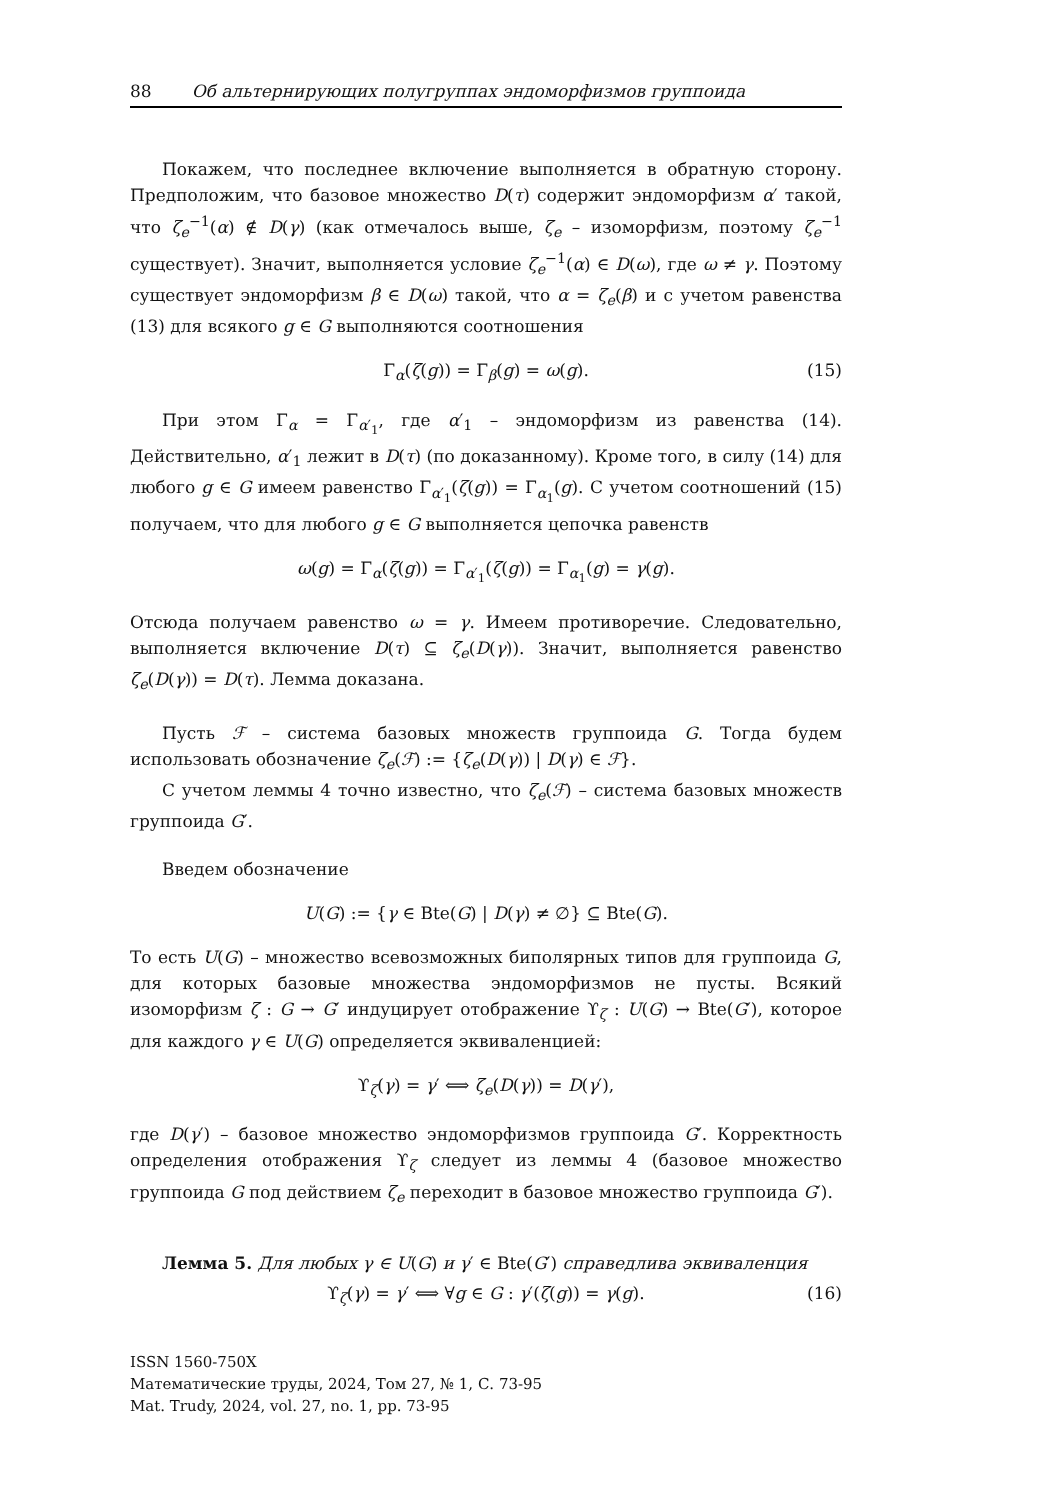88 Об альтернирующих полугруппах эндоморфизмов группоида
Покажем, что последнее включение выполняется в обратную сторону. Предположим, что базовое множество D(τ) содержит эндоморфизм α′ такой, что ζ<sub>e</sub><sup>−1</sup>(α) ∉ D(γ) (как отмечалось выше, ζ<sub>e</sub> – изоморфизм, поэтому ζ<sub>e</sub><sup>−1</sup> существует). Значит, выполняется условие ζ<sub>e</sub><sup>−1</sup>(α) ∈ D(ω), где ω ≠ γ. Поэтому существует эндоморфизм β ∈ D(ω) такой, что α = ζ<sub>e</sub>(β) и с учетом равенства (13) для всякого g ∈ G выполняются соотношения
Γ<sub>α</sub>(ζ(g)) = Γ<sub>β</sub>(g) = ω(g). (15)
При этом Γ<sub>α</sub> = Γ<sub>α′<sub>1</sub></sub>, где α′<sub>1</sub> – эндоморфизм из равенства (14). Действительно, α′<sub>1</sub> лежит в D(τ) (по доказанному). Кроме того, в силу (14) для любого g ∈ G имеем равенство Γ<sub>α′<sub>1</sub></sub>(ζ(g)) = Γ<sub>α<sub>1</sub></sub>(g). С учетом соотношений (15) получаем, что для любого g ∈ G выполняется цепочка равенств
ω(g) = Γ<sub>α</sub>(ζ(g)) = Γ<sub>α′<sub>1</sub></sub>(ζ(g)) = Γ<sub>α<sub>1</sub></sub>(g) = γ(g).
Отсюда получаем равенство ω = γ. Имеем противоречие. Следовательно, выполняется включение D(τ) ⊆ ζ<sub>e</sub>(D(γ)). Значит, выполняется равенство ζ<sub>e</sub>(D(γ)) = D(τ). Лемма доказана.
Пусть ℱ – система базовых множеств группоида G. Тогда будем использовать обозначение ζ<sub>e</sub>(ℱ) := {ζ<sub>e</sub>(D(γ)) | D(γ) ∈ ℱ}.
С учетом леммы 4 точно известно, что ζ<sub>e</sub>(ℱ) – система базовых множеств группоида G′.
Введем обозначение
U(G) := {γ ∈ Bte(G) | D(γ) ≠ ∅} ⊆ Bte(G).
То есть U(G) – множество всевозможных биполярных типов для группоида G, для которых базовые множества эндоморфизмов не пусты. Всякий изоморфизм ζ : G → G′ индуцирует отображение ϒ<sub>ζ</sub> : U(G) → Bte(G′), которое для каждого γ ∈ U(G) определяется эквиваленцией:
ϒ<sub>ζ</sub>(γ) = γ′ ⟺ ζ<sub>e</sub>(D(γ)) = D(γ′),
где D(γ′) – базовое множество эндоморфизмов группоида G′. Корректность определения отображения ϒ<sub>ζ</sub> следует из леммы 4 (базовое множество группоида G под действием ζ<sub>e</sub> переходит в базовое множество группоида G′).
Лемма 5. Для любых γ ∈ U(G) и γ′ ∈ Bte(G′) справедлива эквиваленция
ϒ<sub>ζ</sub>(γ) = γ′ ⟺ ∀g ∈ G : γ′(ζ(g)) = γ(g). (16)
ISSN 1560-750X
Математические труды, 2024, Том 27, № 1, С. 73-95
Mat. Trudy, 2024, vol. 27, no. 1, pp. 73-95